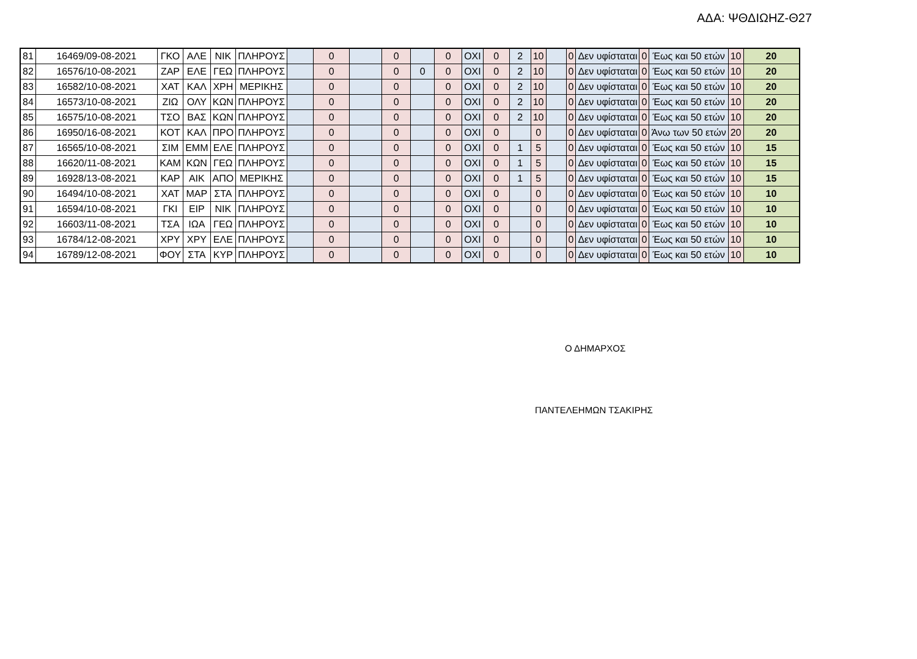ΑΔΑ: ΨΘΔΙΩΗΖ-Θ27
| 81 | 16469/09-08-2021 | ΓΚΟ | ΑΛΕ | ΝΙΚ | ΠΛΗΡΟΥΣ | | 0 | | 0 | | 0 | ΟΧΙ | 0 | 2 | 10 | | 0 | Δεν υφίσταται | 0 | Έως και 50 ετών | 10 | 20 |
| 82 | 16576/10-08-2021 | ΖΑΡ | ΕΛΕ | ΓΕΩ | ΠΛΗΡΟΥΣ | | 0 | | 0 | 0 | 0 | ΟΧΙ | 0 | 2 | 10 | | 0 | Δεν υφίσταται | 0 | Έως και 50 ετών | 10 | 20 |
| 83 | 16582/10-08-2021 | ΧΑΤ | ΚΑΛ | ΧΡΗ | ΜΕΡΙΚΗΣ | | 0 | | 0 | | 0 | ΟΧΙ | 0 | 2 | 10 | | 0 | Δεν υφίσταται | 0 | Έως και 50 ετών | 10 | 20 |
| 84 | 16573/10-08-2021 | ΖΙΩ | ΟΛΥ | ΚΩΝ | ΠΛΗΡΟΥΣ | | 0 | | 0 | | 0 | ΟΧΙ | 0 | 2 | 10 | | 0 | Δεν υφίσταται | 0 | Έως και 50 ετών | 10 | 20 |
| 85 | 16575/10-08-2021 | ΤΣΟ | ΒΑΣ | ΚΩΝ | ΠΛΗΡΟΥΣ | | 0 | | 0 | | 0 | ΟΧΙ | 0 | 2 | 10 | | 0 | Δεν υφίσταται | 0 | Έως και 50 ετών | 10 | 20 |
| 86 | 16950/16-08-2021 | ΚΟΤ | ΚΑΛ | ΠΡΟ | ΠΛΗΡΟΥΣ | | 0 | | 0 | | 0 | ΟΧΙ | 0 | | 0 | | 0 | Δεν υφίσταται | 0 | Άνω των 50 ετών | 20 | 20 |
| 87 | 16565/10-08-2021 | ΣΙΜ | ΕΜΜ | ΕΛΕ | ΠΛΗΡΟΥΣ | | 0 | | 0 | | 0 | ΟΧΙ | 0 | 1 | 5 | | 0 | Δεν υφίσταται | 0 | Έως και 50 ετών | 10 | 15 |
| 88 | 16620/11-08-2021 | ΚΑΜ | ΚΩΝ | ΓΕΩ | ΠΛΗΡΟΥΣ | | 0 | | 0 | | 0 | ΟΧΙ | 0 | 1 | 5 | | 0 | Δεν υφίσταται | 0 | Έως και 50 ετών | 10 | 15 |
| 89 | 16928/13-08-2021 | ΚΑΡ | ΑΙΚ | ΑΠΟ | ΜΕΡΙΚΗΣ | | 0 | | 0 | | 0 | ΟΧΙ | 0 | 1 | 5 | | 0 | Δεν υφίσταται | 0 | Έως και 50 ετών | 10 | 15 |
| 90 | 16494/10-08-2021 | ΧΑΤ | ΜΑΡ | ΣΤΑ | ΠΛΗΡΟΥΣ | | 0 | | 0 | | 0 | ΟΧΙ | 0 | | 0 | | 0 | Δεν υφίσταται | 0 | Έως και 50 ετών | 10 | 10 |
| 91 | 16594/10-08-2021 | ΓΚΙ | ΕΙΡ | ΝΙΚ | ΠΛΗΡΟΥΣ | | 0 | | 0 | | 0 | ΟΧΙ | 0 | | 0 | | 0 | Δεν υφίσταται | 0 | Έως και 50 ετών | 10 | 10 |
| 92 | 16603/11-08-2021 | ΤΣΑ | ΙΩΑ | ΓΕΩ | ΠΛΗΡΟΥΣ | | 0 | | 0 | | 0 | ΟΧΙ | 0 | | 0 | | 0 | Δεν υφίσταται | 0 | Έως και 50 ετών | 10 | 10 |
| 93 | 16784/12-08-2021 | ΧΡΥ | ΧΡΥ | ΕΛΕ | ΠΛΗΡΟΥΣ | | 0 | | 0 | | 0 | ΟΧΙ | 0 | | 0 | | 0 | Δεν υφίσταται | 0 | Έως και 50 ετών | 10 | 10 |
| 94 | 16789/12-08-2021 | ΦΟΥ | ΣΤΑ | ΚΥΡ | ΠΛΗΡΟΥΣ | | 0 | | 0 | | 0 | ΟΧΙ | 0 | | 0 | | 0 | Δεν υφίσταται | 0 | Έως και 50 ετών | 10 | 10 |
Ο ΔΗΜΑΡΧΟΣ
ΠΑΝΤΕΛΕΗΜΩΝ ΤΣΑΚΙΡΗΣ